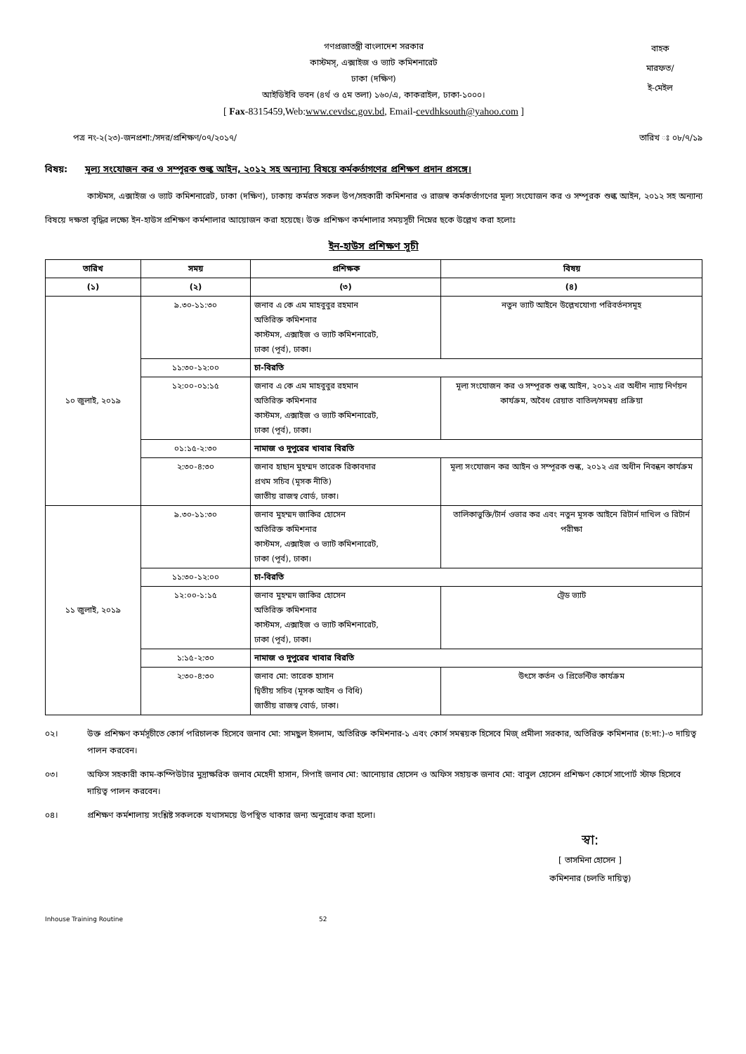গণপ্রজাতন্ত্রী বাংলাদেশ সরকার
কাস্টমস্, এক্সাইজ ও ভ্যাট কমিশনারেট
ঢাকা (দক্ষিণ)
আইডিইবি ভবন (৪র্থ ও ৫ম তলা) ১৬০/এ, কাকরাইল, ঢাকা-১০০০।
[ Fax-8315459,Web:www.cevdsc.gov.bd, Email-cevdhksouth@yahoo.com ]
বাহক
মারফত/
ই-মেইল
পত্র নং-২(২৩)-জনপ্রশা:/সদর/প্রশিক্ষণ/০৭/২০১৭/ তারিখ ঃ ০৮/৭/১৯
বিষয়: মূল্য সংযোজন কর ও সম্পূরক শুল্ক আইন, ২০১২ সহ অন্যান্য বিষয়ে কর্মকর্তাগণের প্রশিক্ষণ প্রদান প্রসঙ্গে।
কাস্টমস, এক্সাইজ ও ভ্যাট কমিশনারেট, ঢাকা (দক্ষিণ), ঢাকায় কর্মরত সকল উপ/সহকারী কমিশনার ও রাজস্ব কর্মকর্তাগণের মূল্য সংযোজন কর ও সম্পূরক শুল্ক আইন, ২০১২ সহ অন্যান্য বিষয়ে দক্ষতা বৃদ্ধির লক্ষ্যে ইন-হাউস প্রশিক্ষণ কর্মশালার আয়োজন করা হয়েছে। উক্ত প্রশিক্ষণ কর্মশালার সময়সূচী নিম্নের ছকে উল্লেখ করা হলোঃ
ইন-হাউস প্রশিক্ষণ সূচী
| তারিখ | সময় | প্রশিক্ষক | বিষয় |
| --- | --- | --- | --- |
| (১) | (২) | (৩) | (৪) |
| ১০ জুলাই, ২০১৯ | ৯.৩০-১১:৩০ | জনাব এ কে এম মাহবুবুর রহমান অতিরিক্ত কমিশনার কাস্টমস, এক্সাইজ ও ভ্যাট কমিশনারেট, ঢাকা (পূর্ব), ঢাকা। | নতুন ভ্যাট আইনে উল্লেখযোগ্য পরিবর্তনসমূহ |
| | ১১:৩০-১২:০০ | চা-বিরতি | |
| | ১২:০০-০১:১৫ | জনাব এ কে এম মাহবুবুর রহমান অতিরিক্ত কমিশনার কাস্টমস, এক্সাইজ ও ভ্যাট কমিশনারেট, ঢাকা (পূর্ব), ঢাকা। | মূল্য সংযোজন কর ও সম্পূরক শুল্ক আইন, ২০১২ এর অধীন ন্যায় নির্ণয়ন কার্যক্রম, অবৈধ রেয়াত বাতিল/সমন্বয় প্রক্রিয়া |
| | ০১:১৫-২:৩০ | নামাজ ও দুপুরের খাবার বিরতি | |
| | ২:৩০-৪:৩০ | জনাব হাছান মুহম্মদ তারেক রিকাবদার প্রথম সচিব (মূসক নীতি) জাতীয় রাজস্ব বোর্ড, ঢাকা। | মূল্য সংযোজন কর আইন ও সম্পূরক শুল্ক, ২০১২ এর অধীন নিবন্ধন কার্যক্রম |
| ১১ জুলাই, ২০১৯ | ৯.৩০-১১:৩০ | জনাব মুহম্মদ জাকির হোসেন অতিরিক্ত কমিশনার কাস্টমস, এক্সাইজ ও ভ্যাট কমিশনারেট, ঢাকা (পূর্ব), ঢাকা। | তালিকাভুক্তি/টার্ন ওভার কর এবং নতুন মূসক আইনে রিটার্ন দাখিল ও রিটার্ন পরীক্ষা |
| | ১১:৩০-১২:০০ | চা-বিরতি | |
| | ১২:০০-১:১৫ | জনাব মুহম্মদ জাকির হোসেন অতিরিক্ত কমিশনার কাস্টমস, এক্সাইজ ও ভ্যাট কমিশনারেট, ঢাকা (পূর্ব), ঢাকা। | ট্রেড ভ্যাট |
| | ১:১৫-২:৩০ | নামাজ ও দুপুরের খাবার বিরতি | |
| | ২:৩০-৪:৩০ | জনাব মো: তারেক হাসান দ্বিতীয় সচিব (মূসক আইন ও বিধি) জাতীয় রাজস্ব বোর্ড, ঢাকা। | উৎসে কর্তন ও প্রিভেন্টিভ কার্যক্রম |
০২। উক্ত প্রশিক্ষণ কর্মসূচীতে কোর্স পরিচালক হিসেবে জনাব মো: সামছুল ইসলাম, অতিরিক্ত কমিশনার-১ এবং কোর্স সমন্বয়ক হিসেবে মিজ্ প্রমীলা সরকার, অতিরিক্ত কমিশনার (চ:দা:)-৩ দায়িত্ব পালন করবেন।
০৩। অফিস সহকারী কাম-কম্পিউটার মুদ্রাক্ষরিক জনাব মেহেদী হাসান, সিপাই জনাব মো: আনোয়ার হোসেন ও অফিস সহায়ক জনাব মো: বাবুল হোসেন প্রশিক্ষণ কোর্সে সাপোর্ট স্টাফ হিসেবে দায়িত্ব পালন করবেন।
০৪। প্রশিক্ষণ কর্মশালায় সংশ্লিষ্ট সকলকে যথাসময়ে উপস্থিত থাকার জন্য অনুরোধ করা হলো।
স্বা:
[ তাসমিনা হোসেন ]
কমিশনার (চলতি দায়িত্ব)
Inhouse Training Routine 52